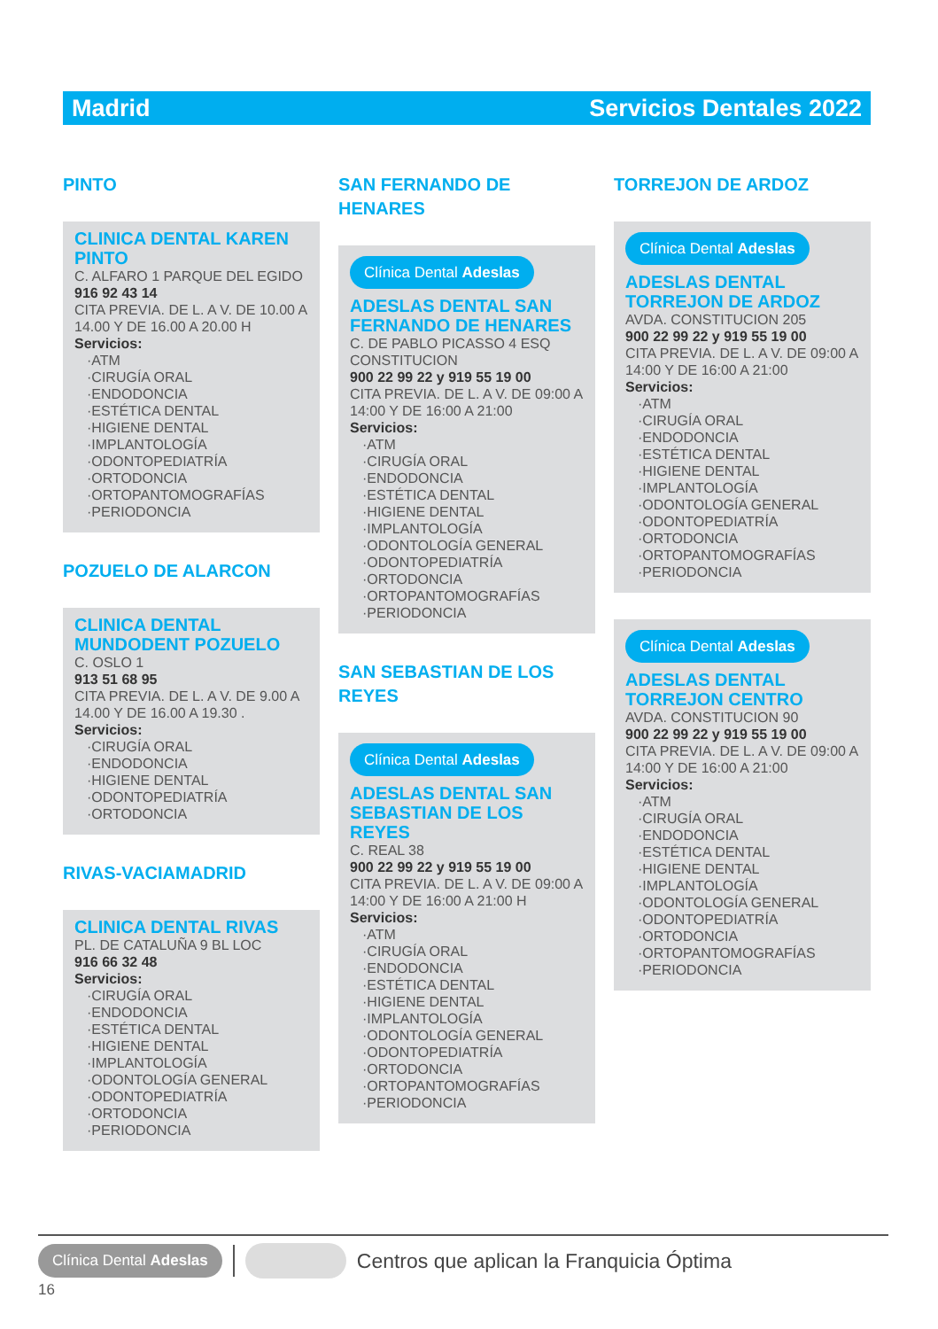Madrid Servicios Dentales 2022
PINTO
CLINICA DENTAL KAREN PINTO
C. ALFARO 1 PARQUE DEL EGIDO
916 92 43 14
CITA PREVIA. DE L. A V. DE 10.00 A 14.00 Y DE 16.00 A 20.00 H
Servicios:
·ATM
·CIRUGÍA ORAL
·ENDODONCIA
·ESTÉTICA DENTAL
·HIGIENE DENTAL
·IMPLANTOLOGÍA
·ODONTOPEDIATRÍA
·ORTODONCIA
·ORTOPANTOMOGRAFÍAS
·PERIODONCIA
POZUELO DE ALARCON
CLINICA DENTAL MUNDODENT POZUELO
C. OSLO 1
913 51 68 95
CITA PREVIA. DE L. A V. DE 9.00 A 14.00 Y DE 16.00 A 19.30 .
Servicios:
·CIRUGÍA ORAL
·ENDODONCIA
·HIGIENE DENTAL
·ODONTOPEDIATRÍA
·ORTODONCIA
RIVAS-VACIAMADRID
CLINICA DENTAL RIVAS
PL. DE CATALUÑA 9 BL LOC
916 66 32 48
Servicios:
·CIRUGÍA ORAL
·ENDODONCIA
·ESTÉTICA DENTAL
·HIGIENE DENTAL
·IMPLANTOLOGÍA
·ODONTOLOGÍA GENERAL
·ODONTOPEDIATRÍA
·ORTODONCIA
·PERIODONCIA
SAN FERNANDO DE HENARES
Clínica Dental Adeslas
ADESLAS DENTAL SAN FERNANDO DE HENARES
C. DE PABLO PICASSO 4 ESQ CONSTITUCION
900 22 99 22 y 919 55 19 00
CITA PREVIA. DE L. A V. DE 09:00 A 14:00 Y DE 16:00 A 21:00
Servicios:
·ATM
·CIRUGÍA ORAL
·ENDODONCIA
·ESTÉTICA DENTAL
·HIGIENE DENTAL
·IMPLANTOLOGÍA
·ODONTOLOGÍA GENERAL
·ODONTOPEDIATRÍA
·ORTODONCIA
·ORTOPANTOMOGRAFÍAS
·PERIODONCIA
SAN SEBASTIAN DE LOS REYES
Clínica Dental Adeslas
ADESLAS DENTAL SAN SEBASTIAN DE LOS REYES
C. REAL 38
900 22 99 22 y 919 55 19 00
CITA PREVIA. DE L. A V. DE 09:00 A 14:00 Y DE 16:00 A 21:00 H
Servicios:
·ATM
·CIRUGÍA ORAL
·ENDODONCIA
·ESTÉTICA DENTAL
·HIGIENE DENTAL
·IMPLANTOLOGÍA
·ODONTOLOGÍA GENERAL
·ODONTOPEDIATRÍA
·ORTODONCIA
·ORTOPANTOMOGRAFÍAS
·PERIODONCIA
TORREJON DE ARDOZ
Clínica Dental Adeslas
ADESLAS DENTAL TORREJON DE ARDOZ
AVDA. CONSTITUCION 205
900 22 99 22 y 919 55 19 00
CITA PREVIA. DE L. A V. DE 09:00 A 14:00 Y DE 16:00 A 21:00
Servicios:
·ATM
·CIRUGÍA ORAL
·ENDODONCIA
·ESTÉTICA DENTAL
·HIGIENE DENTAL
·IMPLANTOLOGÍA
·ODONTOLOGÍA GENERAL
·ODONTOPEDIATRÍA
·ORTODONCIA
·ORTOPANTOMOGRAFÍAS
·PERIODONCIA
Clínica Dental Adeslas
ADESLAS DENTAL TORREJON CENTRO
AVDA. CONSTITUCION 90
900 22 99 22 y 919 55 19 00
CITA PREVIA. DE L. A V. DE 09:00 A 14:00 Y DE 16:00 A 21:00
Servicios:
·ATM
·CIRUGÍA ORAL
·ENDODONCIA
·ESTÉTICA DENTAL
·HIGIENE DENTAL
·IMPLANTOLOGÍA
·ODONTOLOGÍA GENERAL
·ODONTOPEDIATRÍA
·ORTODONCIA
·ORTOPANTOMOGRAFÍAS
·PERIODONCIA
Clínica Dental Adeslas Centros que aplican la Franquicia Óptima
16